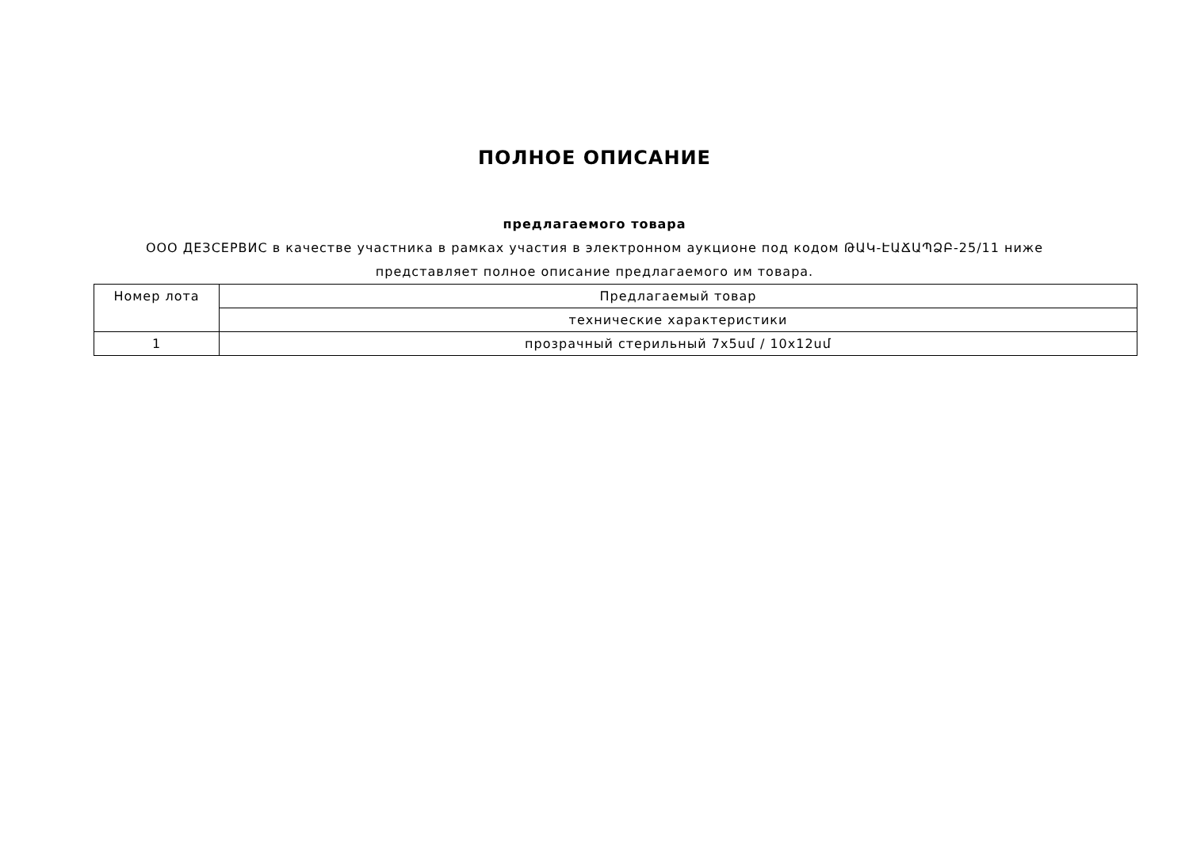ПОЛНОЕ ОПИСАНИЕ
предлагаемого товара
ООО ДЕЗСЕРВИС в качестве участника в рамках участия в электронном аукционе под кодом ԹԱԿ-ԷԱՃԱՊՁԲ-25/11 ниже
представляет полное описание предлагаемого им товара.
| Номер лота | Предлагаемый товар |
| --- | --- |
| | технические характеристики |
| 1 | прозрачный стерильный 7x5սմ / 10x12սմ |